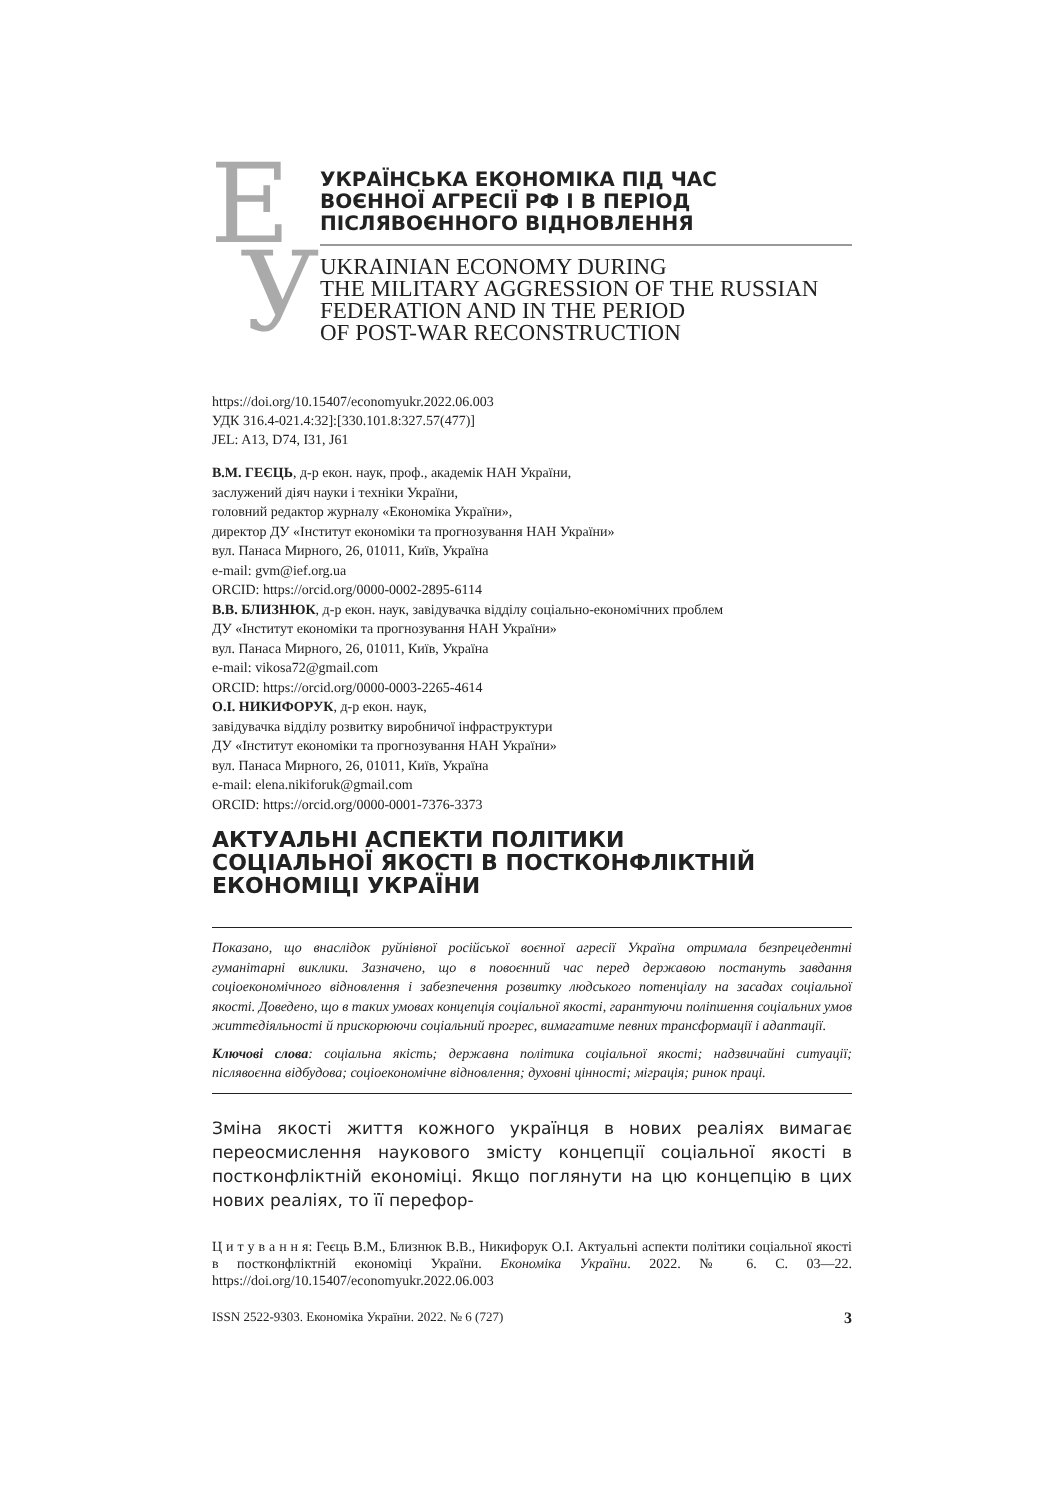Е
У
УКРАЇНСЬКА ЕКОНОМІКА ПІД ЧАС
ВОЄННОЇ АГРЕСІЇ РФ І В ПЕРІОД
ПІСЛЯВОЄННОГО ВІДНОВЛЕННЯ
UKRAINIAN ECONOMY DURING
THE MILITARY AGGRESSION OF THE RUSSIAN
FEDERATION AND IN THE PERIOD
OF POST-WAR RECONSTRUCTION
https://doi.org/10.15407/economyukr.2022.06.003
УДК 316.4-021.4:32]:[330.101.8:327.57(477)]
JEL: A13, D74, I31, J61
В.М. ГЕЄЦЬ, д-р екон. наук, проф., академік НАН України,
заслужений діяч науки і техніки України,
головний редактор журналу «Економіка України»,
директор ДУ «Інститут економіки та прогнозування НАН України»
вул. Панаса Мирного, 26, 01011, Київ, Україна
e-mail: gvm@ief.org.ua
ORCID: https://orcid.org/0000-0002-2895-6114
В.В. БЛИЗНЮК, д-р екон. наук, завідувачка відділу соціально-економічних проблем
ДУ «Інститут економіки та прогнозування НАН України»
вул. Панаса Мирного, 26, 01011, Київ, Україна
e-mail: vikosa72@gmail.com
ORCID: https://orcid.org/0000-0003-2265-4614
О.І. НИКИФОРУК, д-р екон. наук,
завідувачка відділу розвитку виробничої інфраструктури
ДУ «Інститут економіки та прогнозування НАН України»
вул. Панаса Мирного, 26, 01011, Київ, Україна
e-mail: elena.nikiforuk@gmail.com
ORCID: https://orcid.org/0000-0001-7376-3373
АКТУАЛЬНІ АСПЕКТИ ПОЛІТИКИ
СОЦІАЛЬНОЇ ЯКОСТІ В ПОСТКОНФЛІКТНІЙ
ЕКОНОМІЦІ УКРАЇНИ
Показано, що внаслідок руйнівної російської воєнної агресії Україна отримала безпрецедентні гуманітарні виклики. Зазначено, що в повоєнний час перед державою постануть завдання соціоекономічного відновлення і забезпечення розвитку людського потенціалу на засадах соціальної якості. Доведено, що в таких умовах концепція соціальної якості, гарантуючи поліпшення соціальних умов життєдіяльності й прискорюючи соціальний прогрес, вимагатиме певних трансформації і адаптації.
Ключові слова: соціальна якість; державна політика соціальної якості; надзвичайні ситуації; післявоєнна відбудова; соціоекономічне відновлення; духовні цінності; міграція; ринок праці.
Зміна якості життя кожного українця в нових реаліях вимагає переосмислення наукового змісту концепції соціальної якості в постконфліктній економіці. Якщо поглянути на цю концепцію в цих нових реаліях, то її перефор-
Ц и т у в а н н я: Геєць В.М., Близнюк В.В., Никифорук О.І. Актуальні аспекти політики соціальної якості в постконфліктній економіці України. Економіка України. 2022. № 6. С. 03—22. https://doi.org/10.15407/economyukr.2022.06.003
ISSN 2522-9303. Економіка України. 2022. № 6 (727) 3